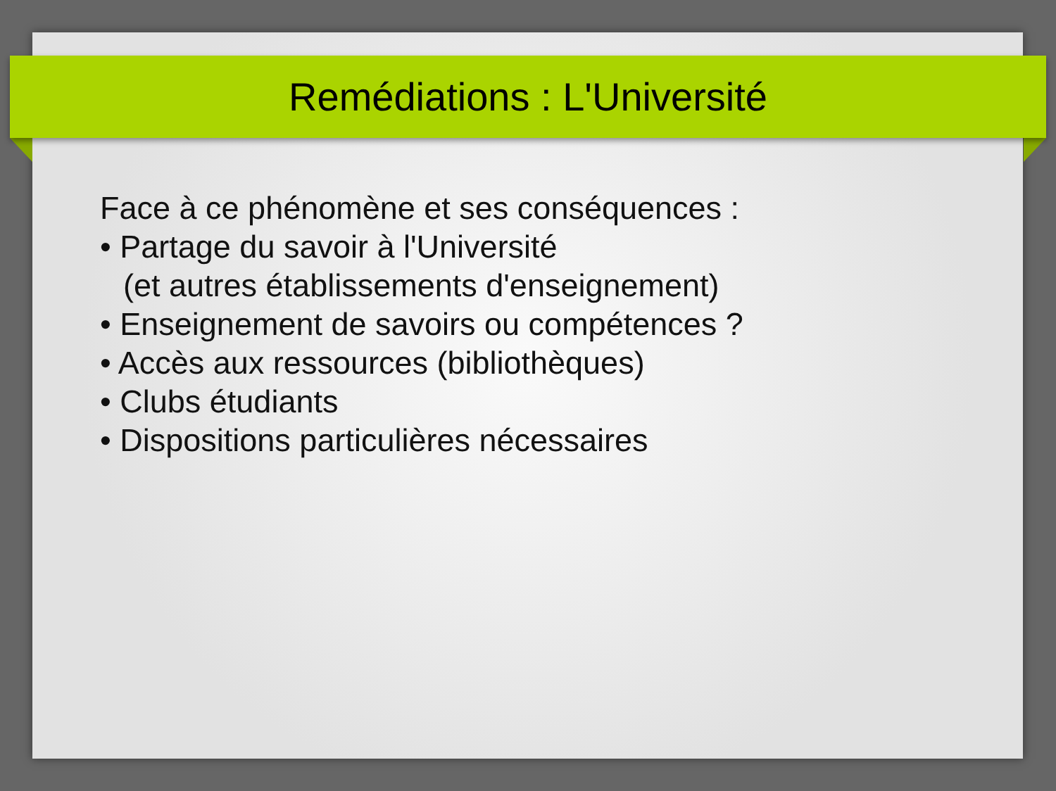Remédiations : L'Université
Face à ce phénomène et ses conséquences :
• Partage du savoir à l'Université
(et autres établissements d'enseignement)
• Enseignement de savoirs ou compétences ?
• Accès aux ressources (bibliothèques)
• Clubs étudiants
• Dispositions particulières nécessaires